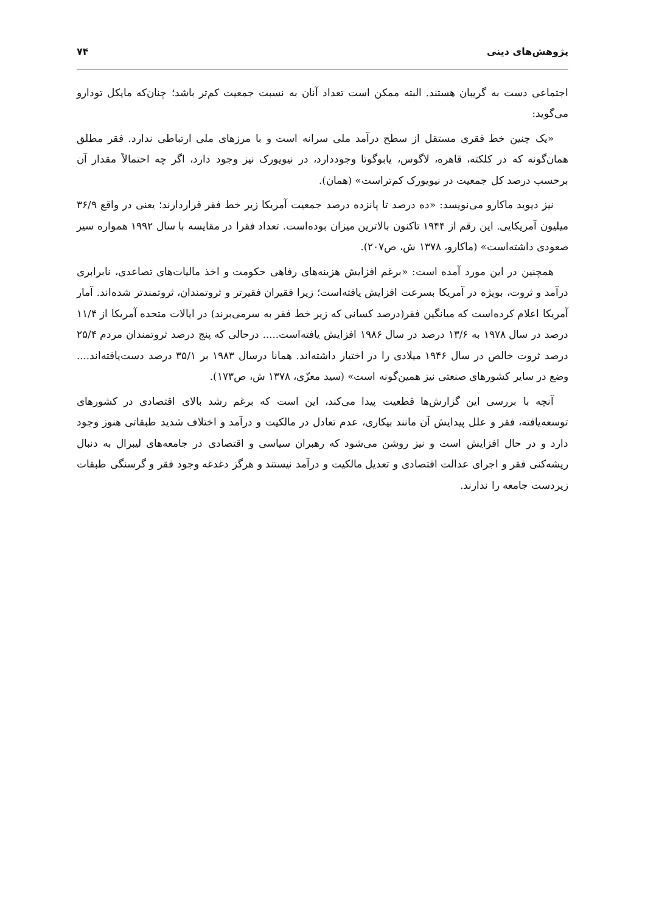پژوهش‌های دینی ۷۴
اجتماعی دست به گریبان هستند. البته ممکن است تعداد آنان به نسبت جمعیت کم‌تر باشد؛ چنان‌که مایکل تودارو می‌گوید:
«یک چنین خط فقری مستقل از سطح درآمد ملی سرانه است و با مرزهای ملی ارتباطی ندارد. فقر مطلق همان‌گونه که در کلکته، قاهره، لاگوس، یابوگوتا وجوددارد، در نیویورک نیز وجود دارد، اگر چه احتمالاً مقدار آن برحسب درصد کل جمعیت در نیویورک کم‌تراست» (همان).
نیز دیوید ماکارو می‌نویسد: «ده درصد تا پانزده درصد جمعیت آمریکا زیر خط فقر قراردارند؛ یعنی در واقع ۳۶/۹ میلیون آمریکایی. این رقم از ۱۹۴۴ تاکنون بالاترین میزان بوده‌است. تعداد فقرا در مقایسه با سال ۱۹۹۲ همواره سیر صعودی داشته‌است» (ماکارو، ۱۳۷۸ ش، ص۲۰۷).
همچنین در این مورد آمده است: «برغم افزایش هزینه‌های رفاهی حکومت و اخذ مالیات‌های تصاعدی، نابرابری درآمد و ثروت، بویژه در آمریکا بسرعت افزایش یافته‌است؛ زیرا فقیران فقیرتر و ثروتمندان، ثروتمندتر شده‌اند. آمار آمریکا اعلام کرده‌است که میانگین فقر(درصد کسانی که زیر خط فقر به سرمی‌برند) در ایالات متحده آمریکا از ۱۱/۴ درصد در سال ۱۹۷۸ به ۱۳/۶ درصد در سال ۱۹۸۶ افزایش یافته‌است..... درحالی که پنج درصد ثروتمندان مردم ۲۵/۴ درصد ثروت خالص در سال ۱۹۴۶ میلادی را در اختیار داشته‌اند. همانا درسال ۱۹۸۳ بر ۳۵/۱ درصد دست‌یافته‌اند.... وضع در سایر کشورهای صنعتی نیز همین‌گونه است» (سید معزّی، ۱۳۷۸ ش، ص۱۷۳).
آنچه با بررسی این گزارش‌ها قطعیت پیدا می‌کند، این است که برغم رشد بالای اقتصادی در کشورهای توسعه‌یافته، فقر و علل پیدایش آن مانند بیکاری، عدم تعادل در مالکیت و درآمد و اختلاف شدید طبقاتی هنوز وجود دارد و در حال افزایش است و نیز روشن می‌شود که رهبران سیاسی و اقتصادی در جامعه‌های لیبرال به دنبال ریشه‌کنی فقر و اجرای عدالت اقتصادی و تعدیل مالکیت و درآمد نیستند و هرگز دغدغه وجود فقر و گرسنگی طبقات زیردست جامعه را ندارند.